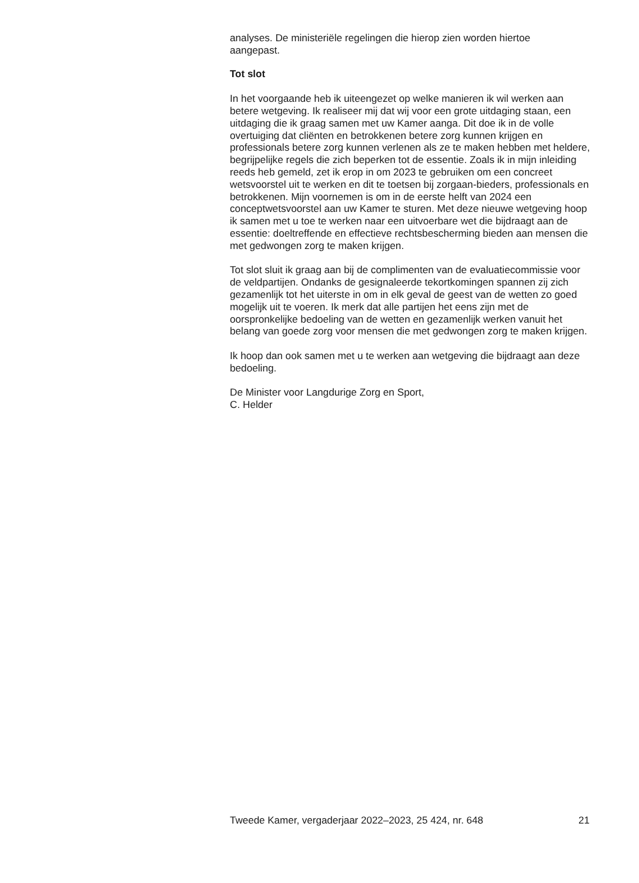analyses. De ministeriële regelingen die hierop zien worden hiertoe
aangepast.
Tot slot
In het voorgaande heb ik uiteengezet op welke manieren ik wil werken aan betere wetgeving. Ik realiseer mij dat wij voor een grote uitdaging staan, een uitdaging die ik graag samen met uw Kamer aanga. Dit doe ik in de volle overtuiging dat cliënten en betrokkenen betere zorg kunnen krijgen en professionals betere zorg kunnen verlenen als ze te maken hebben met heldere, begrijpelijke regels die zich beperken tot de essentie. Zoals ik in mijn inleiding reeds heb gemeld, zet ik erop in om 2023 te gebruiken om een concreet wetsvoorstel uit te werken en dit te toetsen bij zorgaan-bieders, professionals en betrokkenen. Mijn voornemen is om in de eerste helft van 2024 een conceptwetsvoorstel aan uw Kamer te sturen. Met deze nieuwe wetgeving hoop ik samen met u toe te werken naar een uitvoerbare wet die bijdraagt aan de essentie: doeltreffende en effectieve rechtsbescherming bieden aan mensen die met gedwongen zorg te maken krijgen.
Tot slot sluit ik graag aan bij de complimenten van de evaluatiecommissie voor de veldpartijen. Ondanks de gesignaleerde tekortkomingen spannen zij zich gezamenlijk tot het uiterste in om in elk geval de geest van de wetten zo goed mogelijk uit te voeren. Ik merk dat alle partijen het eens zijn met de oorspronkelijke bedoeling van de wetten en gezamenlijk werken vanuit het belang van goede zorg voor mensen die met gedwongen zorg te maken krijgen.
Ik hoop dan ook samen met u te werken aan wetgeving die bijdraagt aan deze bedoeling.
De Minister voor Langdurige Zorg en Sport,
C. Helder
Tweede Kamer, vergaderjaar 2022–2023, 25 424, nr. 648 21